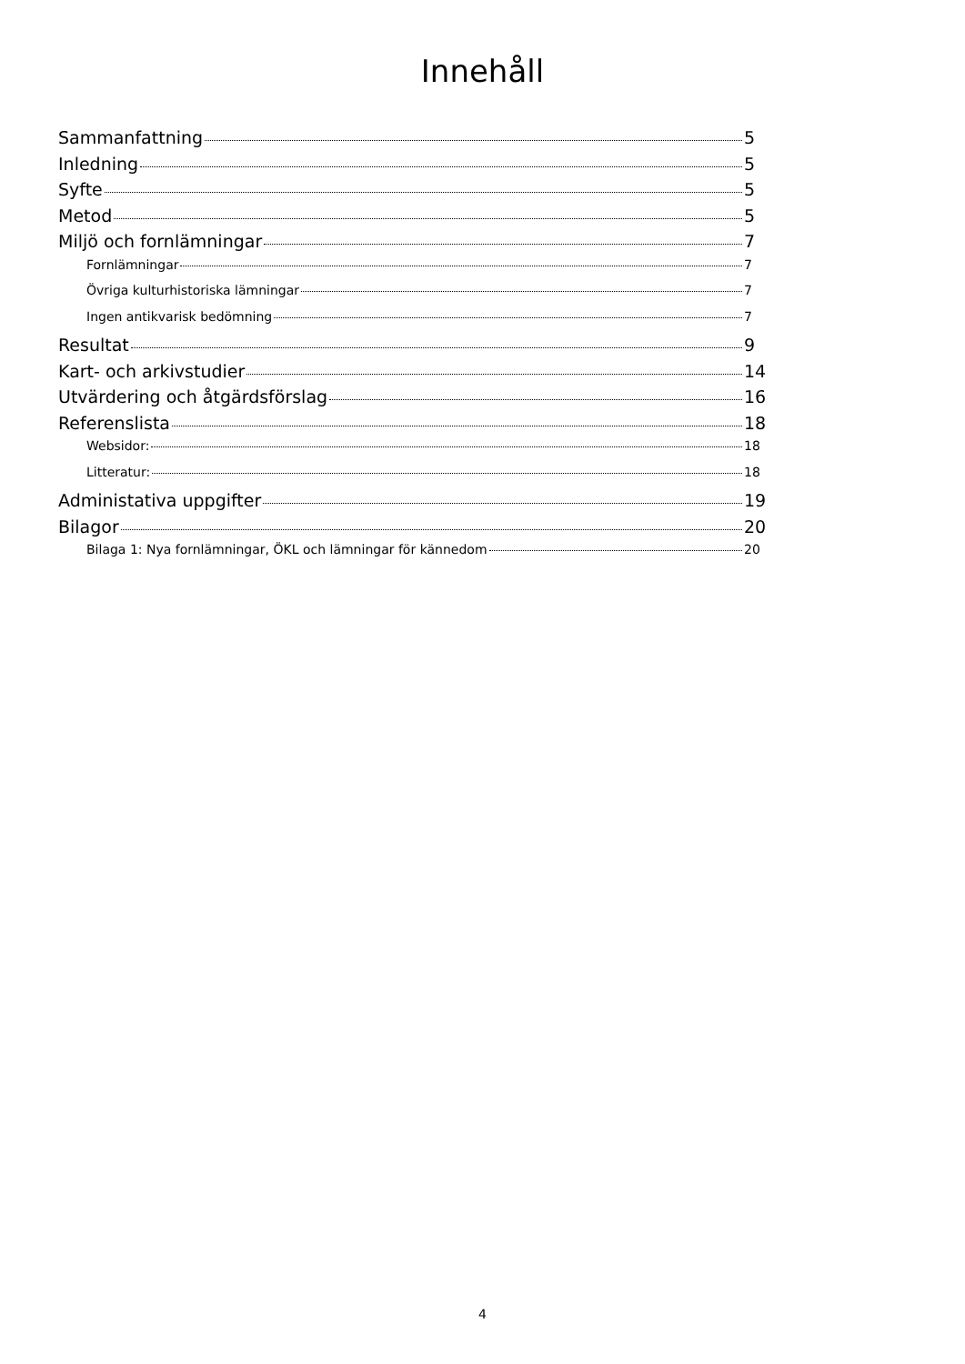Innehåll
Sammanfattning 5
Inledning 5
Syfte 5
Metod 5
Miljö och fornlämningar 7
Fornlämningar 7
Övriga kulturhistoriska lämningar 7
Ingen antikvarisk bedömning 7
Resultat 9
Kart- och arkivstudier 14
Utvärdering och åtgärdsförslag 16
Referenslista 18
Websidor: 18
Litteratur: 18
Administativa uppgifter 19
Bilagor 20
Bilaga 1: Nya fornlämningar, ÖKL och lämningar för kännedom 20
4